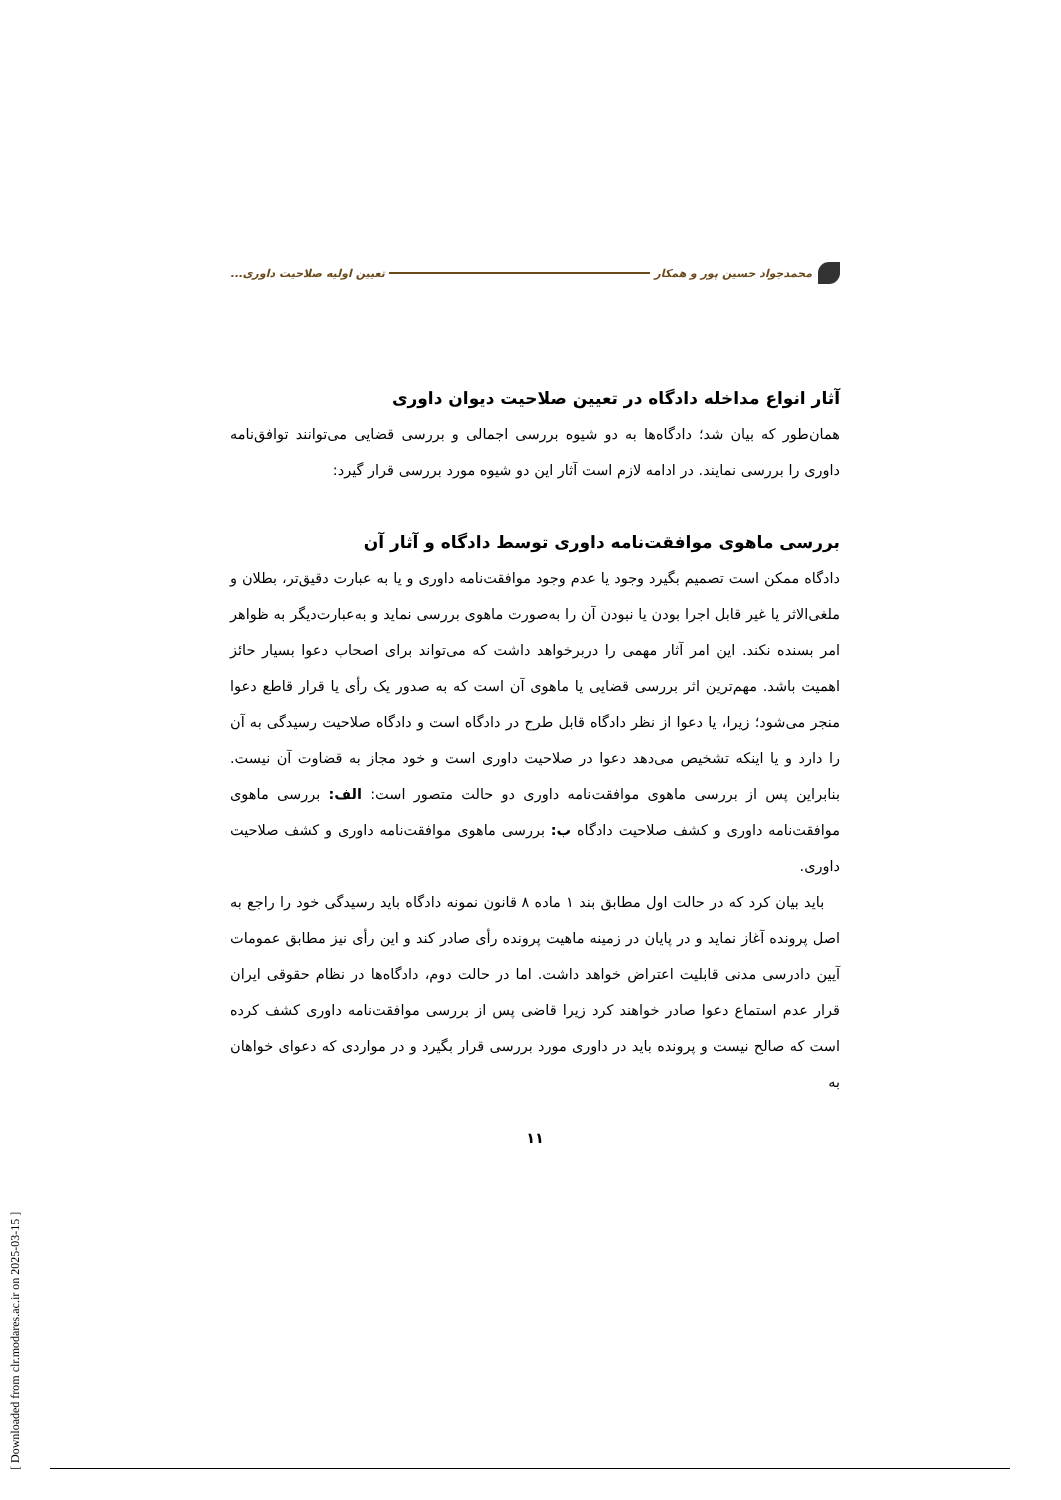محمدجواد حسین پور و همکار تعیین اولیه صلاحیت داوری...
آثار انواع مداخله دادگاه در تعیین صلاحیت دیوان داوری
همان‌طور که بیان شد؛ دادگاه‌ها به دو شیوه بررسی اجمالی و بررسی قضایی می‌توانند توافق‌نامه داوری را بررسی نمایند. در ادامه لازم است آثار این دو شیوه مورد بررسی قرار گیرد:
بررسی ماهوی موافقت‌نامه داوری توسط دادگاه و آثار آن
دادگاه ممکن است تصمیم بگیرد وجود یا عدم وجود موافقت‌نامه داوری و یا به عبارت دقیق‌تر، بطلان و ملغی‌الاثر یا غیر قابل اجرا بودن یا نبودن آن را به‌صورت ماهوی بررسی نماید و به‌عبارت‌دیگر به ظواهر امر بسنده نکند. این امر آثار مهمی را دربرخواهد داشت که می‌تواند برای اصحاب دعوا بسیار حائز اهمیت باشد. مهم‌ترین اثر بررسی قضایی یا ماهوی آن است که به صدور یک رأی یا قرار قاطع دعوا منجر می‌شود؛ زیرا، یا دعوا از نظر دادگاه قابل طرح در دادگاه است و دادگاه صلاحیت رسیدگی به آن را دارد و یا اینکه تشخیص می‌دهد دعوا در صلاحیت داوری است و خود مجاز به قضاوت آن نیست. بنابراین پس از بررسی ماهوی موافقت‌نامه داوری دو حالت متصور است: الف: بررسی ماهوی موافقت‌نامه داوری و کشف صلاحیت دادگاه ب: بررسی ماهوی موافقت‌نامه داوری و کشف صلاحیت داوری.
باید بیان کرد که در حالت اول مطابق بند ۱ ماده ۸ قانون نمونه دادگاه باید رسیدگی خود را راجع به اصل پرونده آغاز نماید و در پایان در زمینه ماهیت پرونده رأی صادر کند و این رأی نیز مطابق عمومات آیین دادرسی مدنی قابلیت اعتراض خواهد داشت. اما در حالت دوم، دادگاه‌ها در نظام حقوقی ایران قرار عدم استماع دعوا صادر خواهند کرد زیرا قاضی پس از بررسی موافقت‌نامه داوری کشف کرده است که صالح نیست و پرونده باید در داوری مورد بررسی قرار بگیرد و در مواردی که دعوای خواهان به
۱۱
[ Downloaded from clr.modares.ac.ir on 2025-03-15 ]